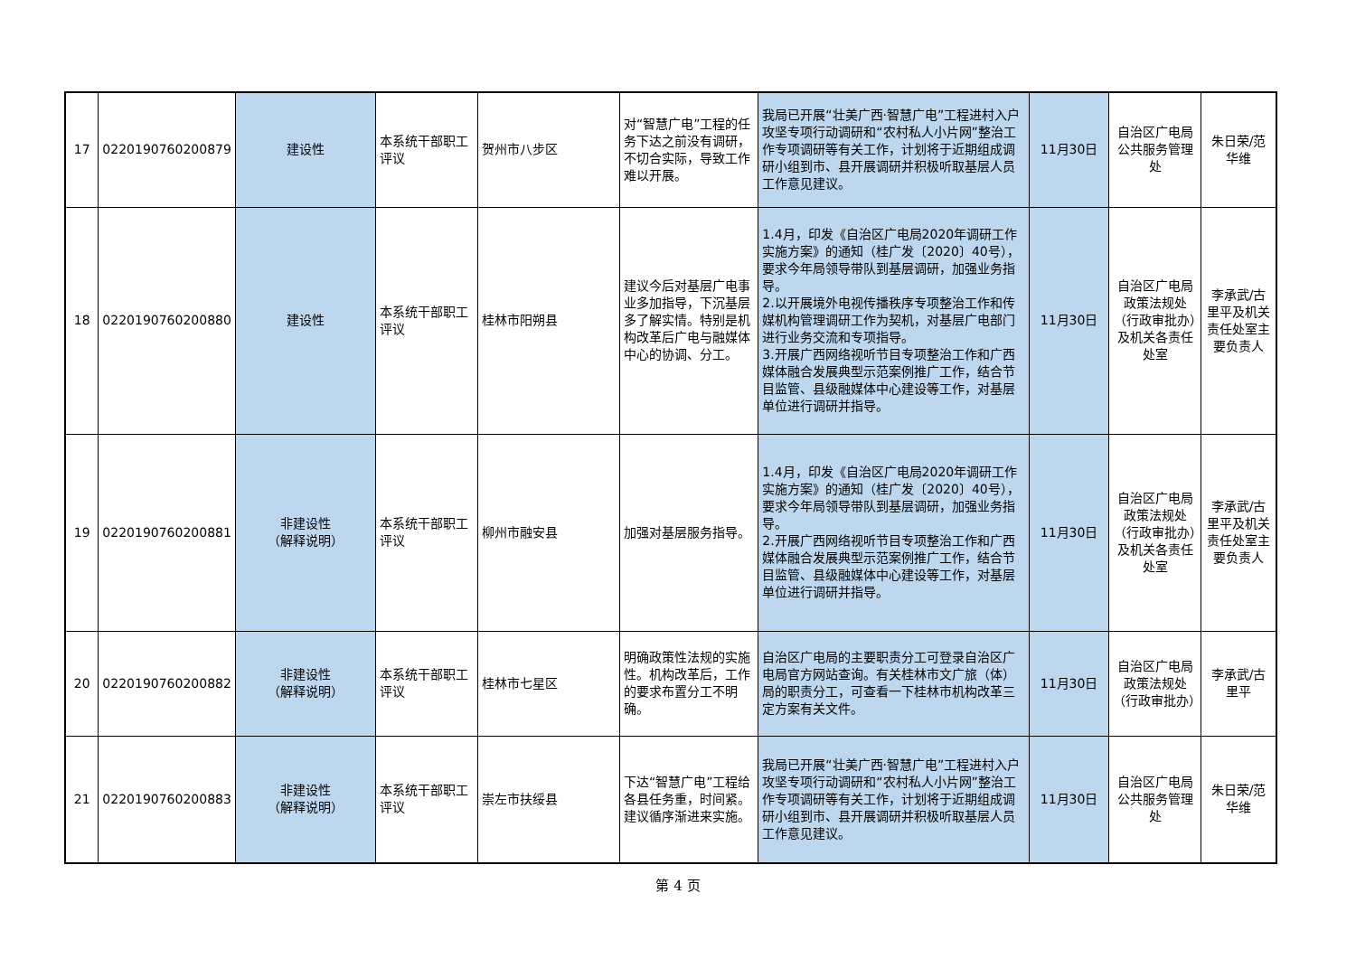| 17 | 0220190760200879 | 建设性 | 本系统干部职工评议 | 贺州市八步区 | 对“智慧广电”工程的任务下达之前没有调研，不切合实际，导致工作难以开展。 | 我局已开展“壮美广西·智慧广电”工程进村入户攻坚专项行动调研和“农村私人小片网”整治工作专项调研等有关工作，计划将于近期组成调研小组到市、县开展调研并积极听取基层人员工作意见建议。 | 11月30日 | 自治区广电局公共服务管理处 | 朱日荣/范华维 |
| 18 | 0220190760200880 | 建设性 | 本系统干部职工评议 | 桂林市阳朔县 | 建议今后对基层广电事业多加指导，下沉基层多了解实情。特别是机构改革后广电与融媒体中心的协调、分工。 | 1.4月，印发《自治区广电局2020年调研工作实施方案》的通知（桂广发〔2020〕40号），要求今年局领导带队到基层调研，加强业务指导。 2.以开展境外电视传播秩序专项整治工作和传媒机构管理调研工作为契机，对基层广电部门进行业务交流和专项指导。 3.开展广西网络视听节目专项整治工作和广西媒体融合发展典型示范案例推广工作，结合节目监管、县级融媒体中心建设等工作，对基层单位进行调研并指导。 | 11月30日 | 自治区广电局政策法规处（行政审批办）及机关各责任处室 | 李承武/古里平及机关责任处室主要负责人 |
| 19 | 0220190760200881 | 非建设性 （解释说明） | 本系统干部职工评议 | 柳州市融安县 | 加强对基层服务指导。 | 1.4月，印发《自治区广电局2020年调研工作实施方案》的通知（桂广发〔2020〕40号），要求今年局领导带队到基层调研，加强业务指导。 2.开展广西网络视听节目专项整治工作和广西媒体融合发展典型示范案例推广工作，结合节目监管、县级融媒体中心建设等工作，对基层单位进行调研并指导。 | 11月30日 | 自治区广电局政策法规处（行政审批办）及机关各责任处室 | 李承武/古里平及机关责任处室主要负责人 |
| 20 | 0220190760200882 | 非建设性 （解释说明） | 本系统干部职工评议 | 桂林市七星区 | 明确政策性法规的实施性。机构改革后，工作的要求布置分工不明确。 | 自治区广电局的主要职责分工可登录自治区广电局官方网站查询。有关桂林市文广旅（体）局的职责分工，可查看一下桂林市机构改革三定方案有关文件。 | 11月30日 | 自治区广电局政策法规处（行政审批办） | 李承武/古里平 |
| 21 | 0220190760200883 | 非建设性 （解释说明） | 本系统干部职工评议 | 崇左市扶绥县 | 下达“智慧广电”工程给各县任务重，时间紧。建议循序渐进来实施。 | 我局已开展“壮美广西·智慧广电”工程进村入户攻坚专项行动调研和“农村私人小片网”整治工作专项调研等有关工作，计划将于近期组成调研小组到市、县开展调研并积极听取基层人员工作意见建议。 | 11月30日 | 自治区广电局公共服务管理处 | 朱日荣/范华维 |
第 4 页